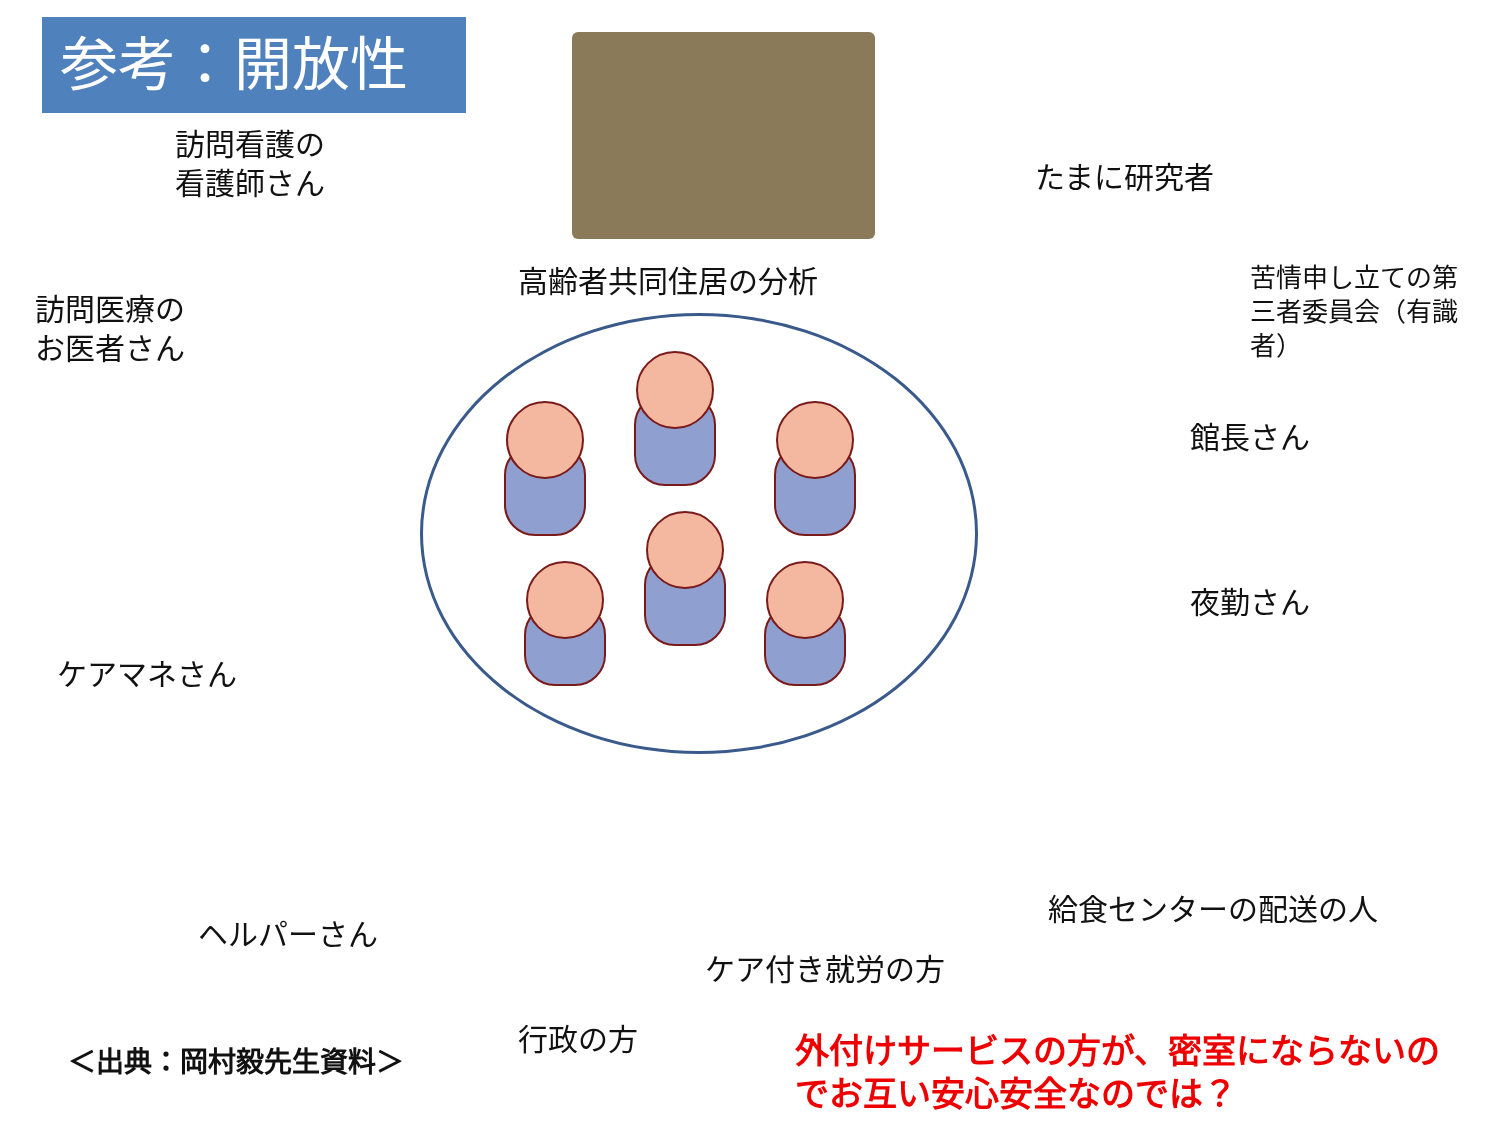参考：開放性
訪問看護の
看護師さん
高齢者共同住居の分析
たまに研究者
苦情申し立ての第
三者委員会（有識
者）
訪問医療の
お医者さん
館長さん
夜勤さん
ケアマネさん
給食センターの配送の人
ヘルパーさん
ケア付き就労の方
行政の方
＜出典：岡村毅先生資料＞
外付けサービスの方が、密室にならないの
でお互い安心安全なのでは？